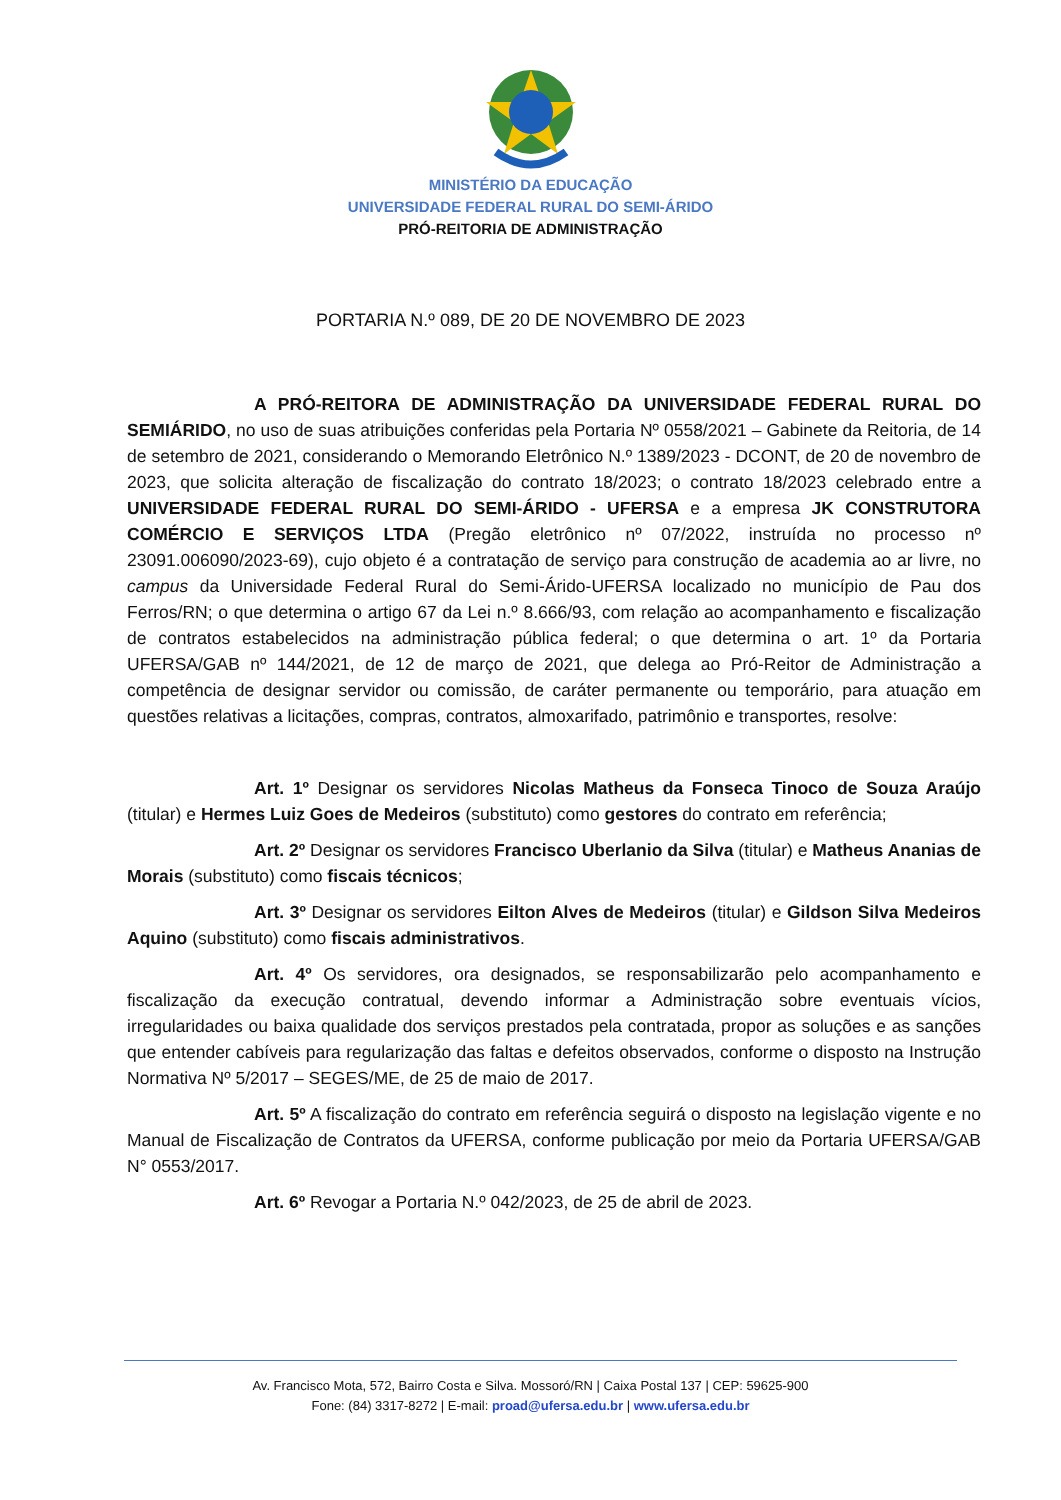MINISTÉRIO DA EDUCAÇÃO
UNIVERSIDADE FEDERAL RURAL DO SEMI-ÁRIDO
PRÓ-REITORIA DE ADMINISTRAÇÃO
PORTARIA N.º 089, DE 20 DE NOVEMBRO DE 2023
A PRÓ-REITORA DE ADMINISTRAÇÃO DA UNIVERSIDADE FEDERAL RURAL DO SEMIÁRIDO, no uso de suas atribuições conferidas pela Portaria Nº 0558/2021 – Gabinete da Reitoria, de 14 de setembro de 2021, considerando o Memorando Eletrônico N.º 1389/2023 - DCONT, de 20 de novembro de 2023, que solicita alteração de fiscalização do contrato 18/2023; o contrato 18/2023 celebrado entre a UNIVERSIDADE FEDERAL RURAL DO SEMI-ÁRIDO - UFERSA e a empresa JK CONSTRUTORA COMÉRCIO E SERVIÇOS LTDA (Pregão eletrônico nº 07/2022, instruída no processo nº 23091.006090/2023-69), cujo objeto é a contratação de serviço para construção de academia ao ar livre, no campus da Universidade Federal Rural do Semi-Árido-UFERSA localizado no município de Pau dos Ferros/RN; o que determina o artigo 67 da Lei n.º 8.666/93, com relação ao acompanhamento e fiscalização de contratos estabelecidos na administração pública federal; o que determina o art. 1º da Portaria UFERSA/GAB nº 144/2021, de 12 de março de 2021, que delega ao Pró-Reitor de Administração a competência de designar servidor ou comissão, de caráter permanente ou temporário, para atuação em questões relativas a licitações, compras, contratos, almoxarifado, patrimônio e transportes, resolve:
Art. 1º Designar os servidores Nicolas Matheus da Fonseca Tinoco de Souza Araújo (titular) e Hermes Luiz Goes de Medeiros (substituto) como gestores do contrato em referência;
Art. 2º Designar os servidores Francisco Uberlanio da Silva (titular) e Matheus Ananias de Morais (substituto) como fiscais técnicos;
Art. 3º Designar os servidores Eilton Alves de Medeiros (titular) e Gildson Silva Medeiros Aquino (substituto) como fiscais administrativos.
Art. 4º Os servidores, ora designados, se responsabilizarão pelo acompanhamento e fiscalização da execução contratual, devendo informar a Administração sobre eventuais vícios, irregularidades ou baixa qualidade dos serviços prestados pela contratada, propor as soluções e as sanções que entender cabíveis para regularização das faltas e defeitos observados, conforme o disposto na Instrução Normativa Nº 5/2017 – SEGES/ME, de 25 de maio de 2017.
Art. 5º A fiscalização do contrato em referência seguirá o disposto na legislação vigente e no Manual de Fiscalização de Contratos da UFERSA, conforme publicação por meio da Portaria UFERSA/GAB N° 0553/2017.
Art. 6º Revogar a Portaria N.º 042/2023, de 25 de abril de 2023.
Av. Francisco Mota, 572, Bairro Costa e Silva. Mossoró/RN | Caixa Postal 137 | CEP: 59625-900
Fone: (84) 3317-8272 | E-mail: proad@ufersa.edu.br | www.ufersa.edu.br